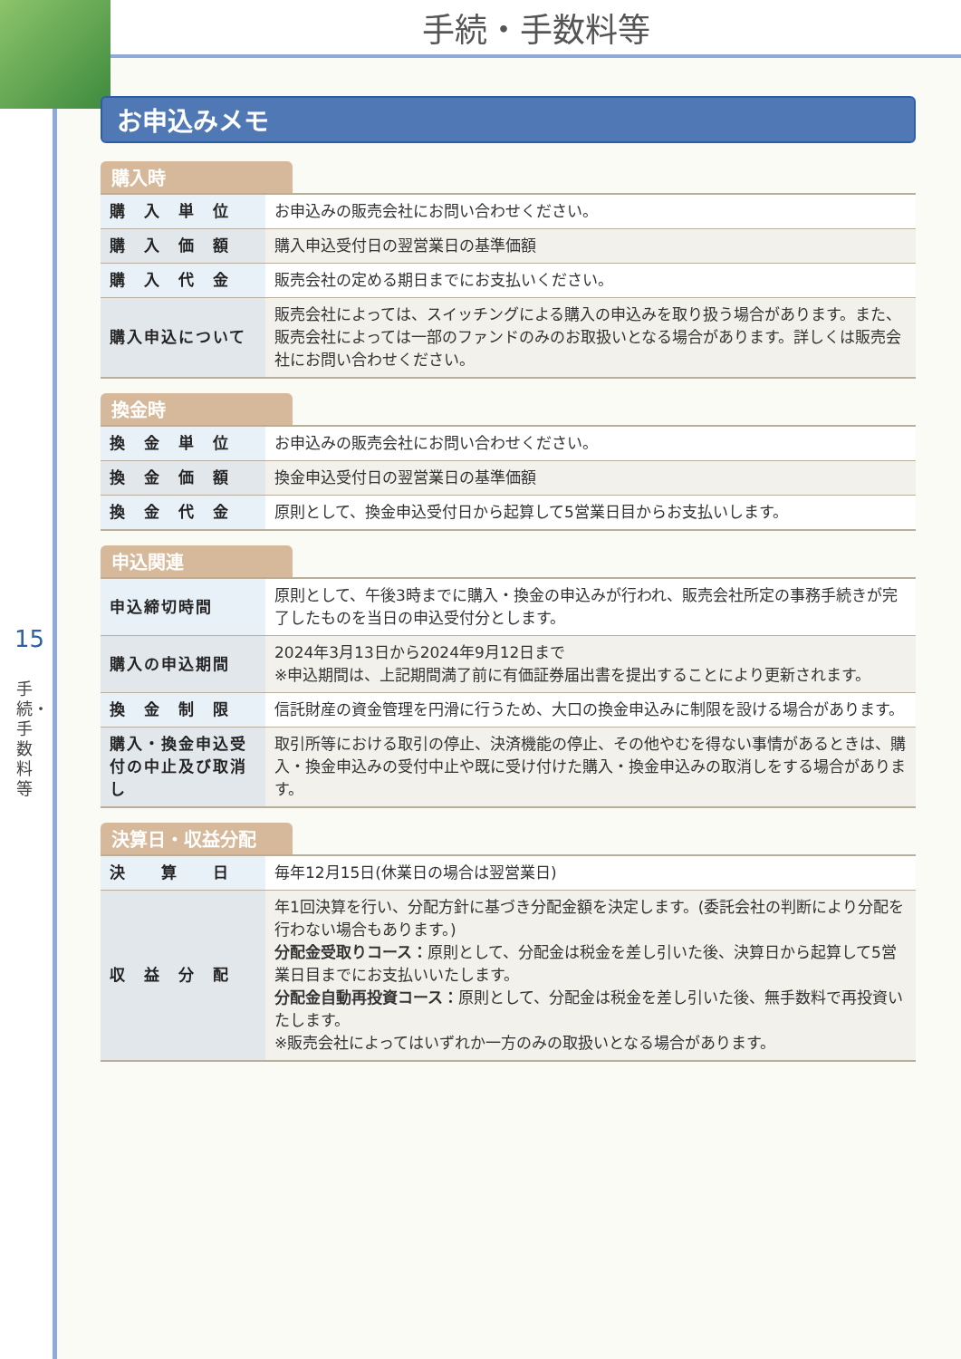手続・手数料等
15
手続・手数料等
お申込みメモ
購入時
| 購 入 単 位 | お申込みの販売会社にお問い合わせください。 |
| 購 入 価 額 | 購入申込受付日の翌営業日の基準価額 |
| 購 入 代 金 | 販売会社の定める期日までにお支払いください。 |
| 購入申込について | 販売会社によっては、スイッチングによる購入の申込みを取り扱う場合があります。また、販売会社によっては一部のファンドのみのお取扱いとなる場合があります。詳しくは販売会社にお問い合わせください。 |
換金時
| 換 金 単 位 | お申込みの販売会社にお問い合わせください。 |
| 換 金 価 額 | 換金申込受付日の翌営業日の基準価額 |
| 換 金 代 金 | 原則として、換金申込受付日から起算して5営業日目からお支払いします。 |
申込関連
| 申込締切時間 | 原則として、午後3時までに購入・換金の申込みが行われ、販売会社所定の事務手続きが完了したものを当日の申込受付分とします。 |
| 購入の申込期間 | 2024年3月13日から2024年9月12日まで ※申込期間は、上記期間満了前に有価証券届出書を提出することにより更新されます。 |
| 換 金 制 限 | 信託財産の資金管理を円滑に行うため、大口の換金申込みに制限を設ける場合があります。 |
| 購入・換金申込受付の中止及び取消し | 取引所等における取引の停止、決済機能の停止、その他やむを得ない事情があるときは、購入・換金申込みの受付中止や既に受け付けた購入・換金申込みの取消しをする場合があります。 |
決算日・収益分配
| 決 算 日 | 毎年12月15日(休業日の場合は翌営業日) |
| 収 益 分 配 | 年1回決算を行い、分配方針に基づき分配金額を決定します。(委託会社の判断により分配を行わない場合もあります。) 分配金受取りコース： 原則として、分配金は税金を差し引いた後、決算日から起算して5営業日目までにお支払いいたします。 分配金自動再投資コース： 原則として、分配金は税金を差し引いた後、無手数料で再投資いたします。 ※販売会社によってはいずれか一方のみの取扱いとなる場合があります。 |